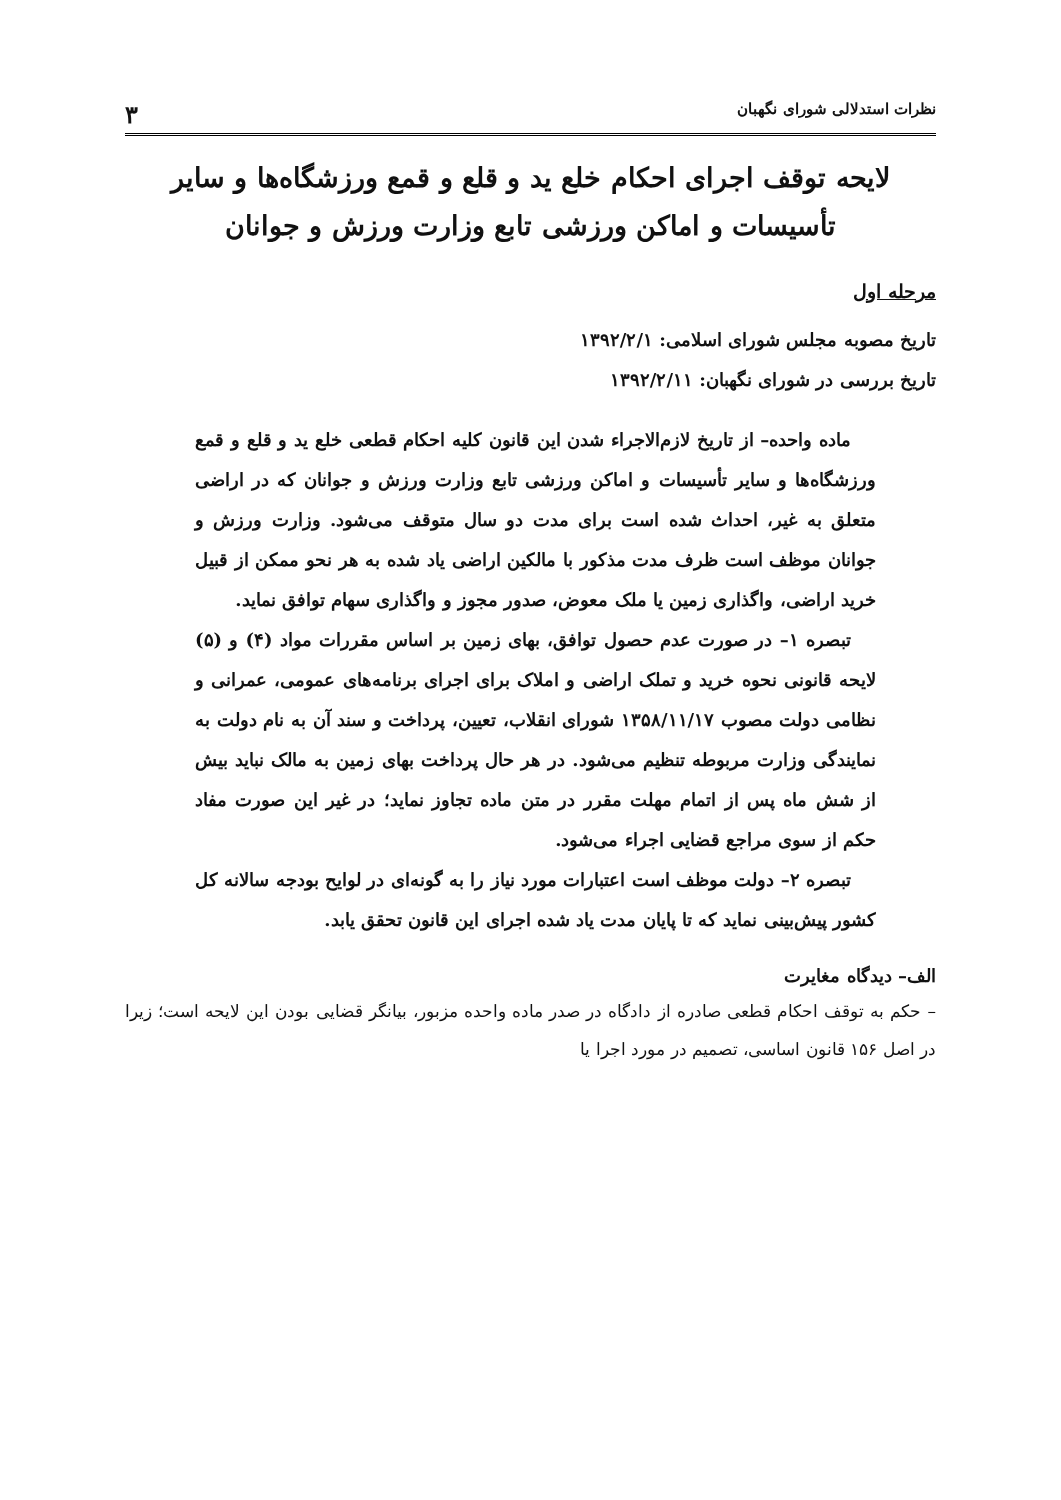نظرات استدلالی شورای نگهبان ۳
لایحه توقف اجرای احکام خلع ید و قلع و قمع ورزشگاه‌ها و سایر تأسیسات و اماکن ورزشی تابع وزارت ورزش و جوانان
مرحله اول
تاریخ مصوبه مجلس شورای اسلامی: ۱۳۹۲/۲/۱
تاریخ بررسی در شورای نگهبان: ۱۳۹۲/۲/۱۱
ماده واحده– از تاریخ لازم‌الاجراء شدن این قانون کلیه احکام قطعی خلع ید و قلع و قمع ورزشگاه‌ها و سایر تأسیسات و اماکن ورزشی تابع وزارت ورزش و جوانان که در اراضی متعلق به غیر، احداث شده است برای مدت دو سال متوقف می‌شود. وزارت ورزش و جوانان موظف است ظرف مدت مذکور با مالکین اراضی یاد شده به هر نحو ممکن از قبیل خرید اراضی، واگذاری زمین یا ملک معوض، صدور مجوز و واگذاری سهام توافق نماید.
تبصره ۱– در صورت عدم حصول توافق، بهای زمین بر اساس مقررات مواد (۴) و (۵) لایحه قانونی نحوه خرید و تملک اراضی و املاک برای اجرای برنامه‌های عمومی، عمرانی و نظامی دولت مصوب ۱۳۵۸/۱۱/۱۷ شورای انقلاب، تعیین، پرداخت و سند آن به نام دولت به نمایندگی وزارت مربوطه تنظیم می‌شود. در هر حال پرداخت بهای زمین به مالک نباید بیش از شش ماه پس از اتمام مهلت مقرر در متن ماده تجاوز نماید؛ در غیر این صورت مفاد حکم از سوی مراجع قضایی اجراء می‌شود.
تبصره ۲– دولت موظف است اعتبارات مورد نیاز را به گونه‌ای در لوایح بودجه سالانه کل کشور پیش‌بینی نماید که تا پایان مدت یاد شده اجرای این قانون تحقق یابد.
الف– دیدگاه مغایرت
– حکم به توقف احکام قطعی صادره از دادگاه در صدر ماده واحده مزبور، بیانگر قضایی بودن این لایحه است؛ زیرا در اصل ۱۵۶ قانون اساسی، تصمیم در مورد اجرا یا